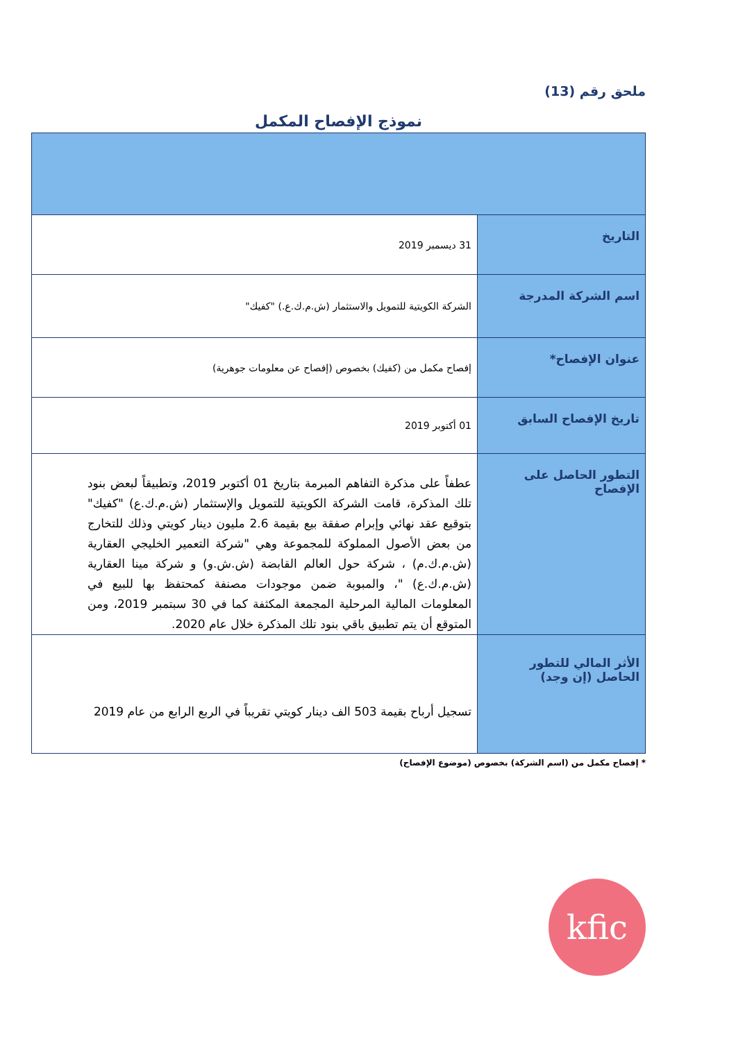ملحق رقم (13)
نموذج الإفصاح المكمل
| التاريخ | 31 ديسمبر 2019 |
| اسم الشركة المدرجة | الشركة الكويتية للتمويل والاستثمار (ش.م.ك.ع.) "كفيك" |
| عنوان الإفصاح* | إفصاح مكمل من (كفيك) بخصوص (إفصاح عن معلومات جوهرية) |
| تاريخ الإفصاح السابق | 01 أكتوبر 2019 |
| التطور الحاصل على الإفصاح | عطفاً على مذكرة التفاهم المبرمة بتاريخ 01 أكتوبر 2019، وتطبيقاً لبعض بنود تلك المذكرة، قامت الشركة الكويتية للتمويل والإستثمار (ش.م.ك.ع) "كفيك" بتوقيع عقد نهائي وإبرام صفقة بيع بقيمة 2.6 مليون دينار كويتي وذلك للتخارج من بعض الأصول المملوكة للمجموعة وهي "شركة التعمير الخليجي العقارية (ش.م.ك.م) ، شركة حول العالم القابضة (ش.ش.و) و شركة مينا العقارية (ش.م.ك.ع) "، والمبوبة ضمن موجودات مصنفة كمحتفظ بها للبيع في المعلومات المالية المرحلية المجمعة المكثفة كما في 30 سبتمبر 2019، ومن المتوقع أن يتم تطبيق باقي بنود تلك المذكرة خلال عام 2020. |
| الأثر المالي للتطور الحاصل (إن وجد) | تسجيل أرباح بقيمة 503 الف دينار كويتي تقريباً في الربع الرابع من عام 2019 |
* إفصاح مكمل من (اسم الشركة) بخصوص (موضوع الإفصاح)
kfic